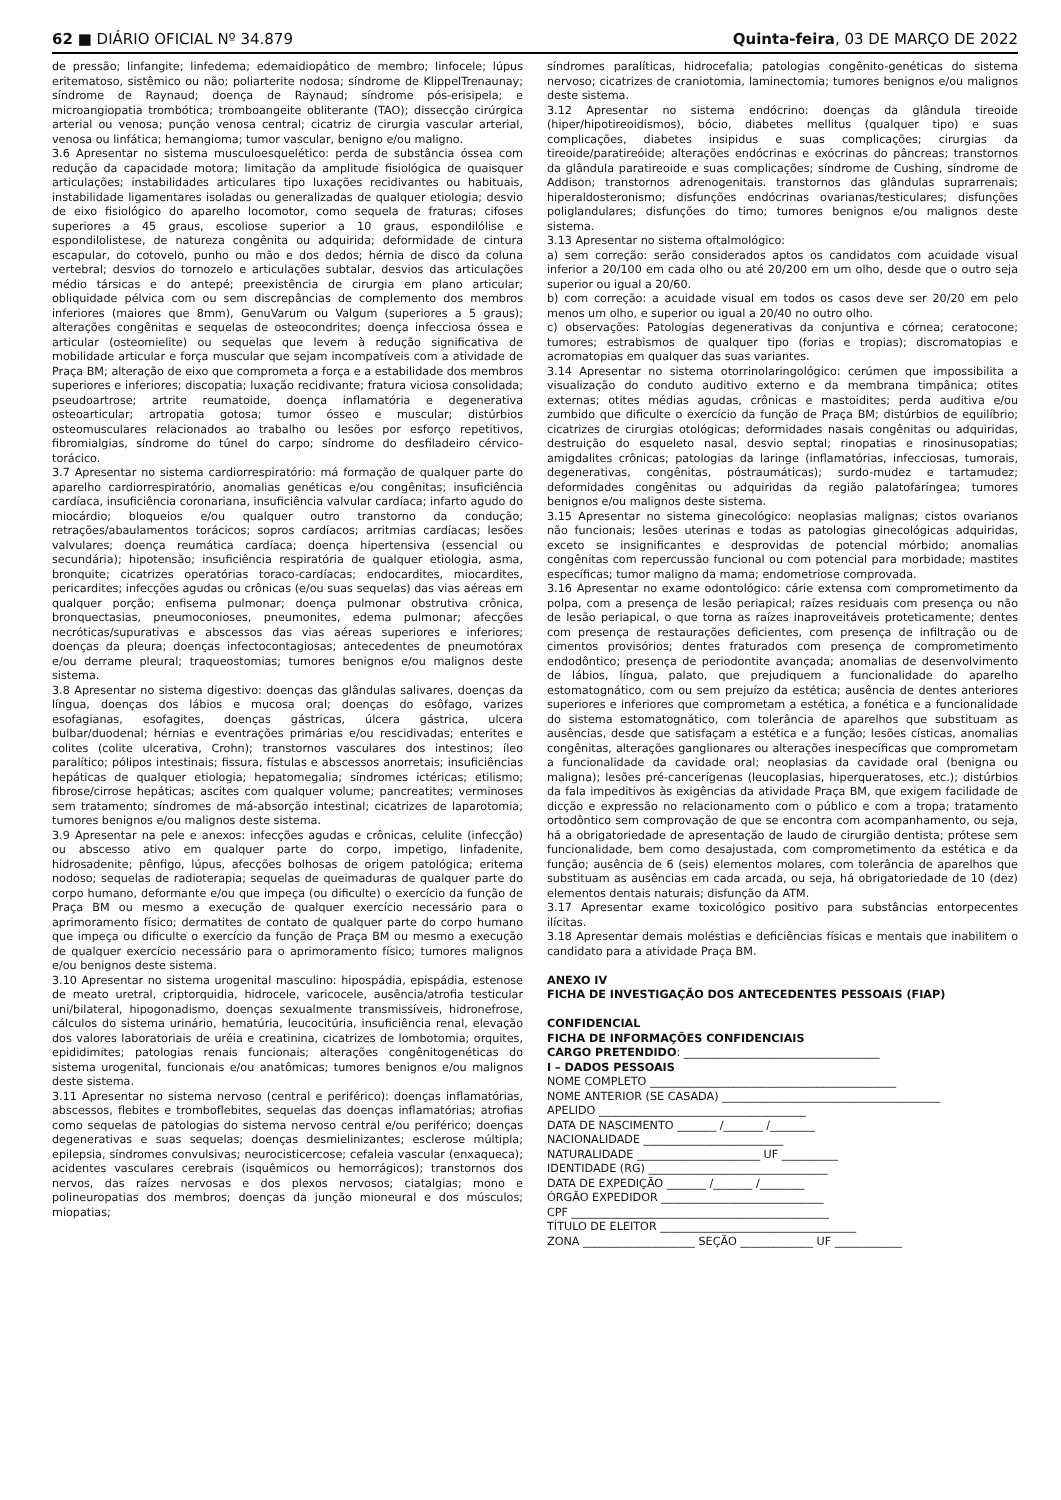62 ■ DIÁRIO OFICIAL Nº 34.879 Quinta-feira, 03 DE MARÇO DE 2022
de pressão; linfangite; linfedema; edemaidiopático de membro; linfocele; lúpus eritematoso, sistêmico ou não; poliarterite nodosa; síndrome de KlippelTrenaunay; síndrome de Raynaud; doença de Raynaud; síndrome pós-erisipela; e microangiopatia trombótica; tromboangeite obliterante (TAO); dissecção cirúrgica arterial ou venosa; punção venosa central; cicatriz de cirurgia vascular arterial, venosa ou linfática; hemangioma; tumor vascular, benigno e/ou maligno.
3.6 Apresentar no sistema musculoesquelético: perda de substância óssea com redução da capacidade motora; limitação da amplitude fisiológica de quaisquer articulações; instabilidades articulares tipo luxações recidivantes ou habituais, instabilidade ligamentares isoladas ou generalizadas de qualquer etiologia; desvio de eixo fisiológico do aparelho locomotor, como sequela de fraturas; cifoses superiores a 45 graus, escoliose superior a 10 graus, espondilólise e espondilolistese, de natureza congênita ou adquirida; deformidade de cintura escapular, do cotovelo, punho ou mão e dos dedos; hérnia de disco da coluna vertebral; desvios do tornozelo e articulações subtalar, desvios das articulações médio társicas e do antepé; preexistência de cirurgia em plano articular; obliquidade pélvica com ou sem discrepâncias de complemento dos membros inferiores (maiores que 8mm), GenuVarum ou Valgum (superiores a 5 graus); alterações congênitas e sequelas de osteocondrites; doença infecciosa óssea e articular (osteomielite) ou sequelas que levem à redução significativa de mobilidade articular e força muscular que sejam incompatíveis com a atividade de Praça BM; alteração de eixo que comprometa a força e a estabilidade dos membros superiores e inferiores; discopatia; luxação recidivante; fratura viciosa consolidada; pseudoartrose; artrite reumatoide, doença inflamatória e degenerativa osteoarticular; artropatia gotosa; tumor ósseo e muscular; distúrbios osteomusculares relacionados ao trabalho ou lesões por esforço repetitivos, fibromialgias, síndrome do túnel do carpo; síndrome do desfiladeiro cérvico-torácico.
3.7 Apresentar no sistema cardiorrespiratório: má formação de qualquer parte do aparelho cardiorrespiratório, anomalias genéticas e/ou congênitas; insuficiência cardíaca, insuficiência coronariana, insuficiência valvular cardíaca; infarto agudo do miocárdio; bloqueios e/ou qualquer outro transtorno da condução; retrações/abaulamentos torácicos; sopros cardíacos; arritmias cardíacas; lesões valvulares; doença reumática cardíaca; doença hipertensiva (essencial ou secundária); hipotensão; insuficiência respiratória de qualquer etiologia, asma, bronquite; cicatrizes operatórias toraco-cardíacas; endocardites, miocardites, pericardites; infecções agudas ou crônicas (e/ou suas sequelas) das vias aéreas em qualquer porção; enfisema pulmonar; doença pulmonar obstrutiva crônica, bronquectasias, pneumoconioses, pneumonites, edema pulmonar; afecções necróticas/supurativas e abscessos das vias aéreas superiores e inferiores; doenças da pleura; doenças infectocontagiosas; antecedentes de pneumotórax e/ou derrame pleural; traqueostomias; tumores benignos e/ou malignos deste sistema.
3.8 Apresentar no sistema digestivo: doenças das glândulas salivares, doenças da língua, doenças dos lábios e mucosa oral; doenças do esôfago, varizes esofagianas, esofagites, doenças gástricas, úlcera gástrica, ulcera bulbar/duodenal; hérnias e eventrações primárias e/ou rescidivadas; enterites e colites (colite ulcerativa, Crohn); transtornos vasculares dos intestinos; íleo paralítico; pólipos intestinais; fissura, fístulas e abscessos anorretais; insuficiências hepáticas de qualquer etiologia; hepatomegalia; síndromes ictéricas; etilismo; fibrose/cirrose hepáticas; ascites com qualquer volume; pancreatites; verminoses sem tratamento; síndromes de má-absorção intestinal; cicatrizes de laparotomia; tumores benignos e/ou malignos deste sistema.
3.9 Apresentar na pele e anexos: infecções agudas e crônicas, celulite (infecção) ou abscesso ativo em qualquer parte do corpo, impetigo, linfadenite, hidrosadenite; pênfigo, lúpus, afecções bolhosas de origem patológica; eritema nodoso; sequelas de radioterapia; sequelas de queimaduras de qualquer parte do corpo humano, deformante e/ou que impeça (ou dificulte) o exercício da função de Praça BM ou mesmo a execução de qualquer exercício necessário para o aprimoramento físico; dermatites de contato de qualquer parte do corpo humano que impeça ou dificulte o exercício da função de Praça BM ou mesmo a execução de qualquer exercício necessário para o aprimoramento físico; tumores malignos e/ou benignos deste sistema.
3.10 Apresentar no sistema urogenital masculino: hipospádia, epispádia, estenose de meato uretral, criptorquidia, hidrocele, varicocele, ausência/atrofia testicular uni/bilateral, hipogonadismo, doenças sexualmente transmissíveis, hidronefrose, cálculos do sistema urinário, hematúria, leucocitúria, insuficiência renal, elevação dos valores laboratoriais de uréia e creatinina, cicatrizes de lombotomia; orquites, epididimites; patologias renais funcionais; alterações congênitogenéticas do sistema urogenital, funcionais e/ou anatômicas; tumores benignos e/ou malignos deste sistema.
3.11 Apresentar no sistema nervoso (central e periférico): doenças inflamatórias, abscessos, flebites e tromboflebites, sequelas das doenças inflamatórias; atrofias como sequelas de patologias do sistema nervoso central e/ou periférico; doenças degenerativas e suas sequelas; doenças desmielinizantes; esclerose múltipla; epilepsia, síndromes convulsivas; neurocisticercose; cefaleia vascular (enxaqueca); acidentes vasculares cerebrais (isquêmicos ou hemorrágicos); transtornos dos nervos, das raízes nervosas e dos plexos nervosos; ciatalgias; mono e polineuropatias dos membros; doenças da junção mioneural e dos músculos; miopatias;
síndromes paralíticas, hidrocefalia; patologias congênito-genéticas do sistema nervoso; cicatrizes de craniotomia, laminectomia; tumores benignos e/ou malignos deste sistema.
3.12 Apresentar no sistema endócrino: doenças da glândula tireoide (hiper/hipotireoidismos), bócio, diabetes mellitus (qualquer tipo) e suas complicações, diabetes insipidus e suas complicações; cirurgias da tireoide/paratireóide; alterações endócrinas e exócrinas do pâncreas; transtornos da glândula paratireoide e suas complicações; síndrome de Cushing, síndrome de Addison; transtornos adrenogenitais. transtornos das glândulas suprarrenais; hiperaldosteronismo; disfunções endócrinas ovarianas/testiculares; disfunções poliglandulares; disfunções do timo; tumores benignos e/ou malignos deste sistema.
3.13 Apresentar no sistema oftalmológico:
a) sem correção: serão considerados aptos os candidatos com acuidade visual inferior a 20/100 em cada olho ou até 20/200 em um olho, desde que o outro seja superior ou igual a 20/60.
b) com correção: a acuidade visual em todos os casos deve ser 20/20 em pelo menos um olho, e superior ou igual a 20/40 no outro olho.
c) observações: Patologias degenerativas da conjuntiva e córnea; ceratocone; tumores; estrabismos de qualquer tipo (forias e tropias); discromatopias e acromatopias em qualquer das suas variantes.
3.14 Apresentar no sistema otorrinolaringológico: cerúmen que impossibilita a visualização do conduto auditivo externo e da membrana timpânica; otites externas; otites médias agudas, crônicas e mastoidites; perda auditiva e/ou zumbido que dificulte o exercício da função de Praça BM; distúrbios de equilíbrio; cicatrizes de cirurgias otológicas; deformidades nasais congênitas ou adquiridas, destruição do esqueleto nasal, desvio septal; rinopatias e rinosinusopatias; amigdalites crônicas; patologias da laringe (inflamatórias, infecciosas, tumorais, degenerativas, congênitas, póstraumáticas); surdo-mudez e tartamudez; deformidades congênitas ou adquiridas da região palatofaríngea; tumores benignos e/ou malignos deste sistema.
3.15 Apresentar no sistema ginecológico: neoplasias malignas; cistos ovarianos não funcionais; lesões uterinas e todas as patologias ginecológicas adquiridas, exceto se insignificantes e desprovidas de potencial mórbido; anomalias congênitas com repercussão funcional ou com potencial para morbidade; mastites específicas; tumor maligno da mama; endometriose comprovada.
3.16 Apresentar no exame odontológico: cárie extensa com comprometimento da polpa, com a presença de lesão periapical; raízes residuais com presença ou não de lesão periapical, o que torna as raízes inaproveitáveis proteticamente; dentes com presença de restaurações deficientes, com presença de infiltração ou de cimentos provisórios; dentes fraturados com presença de comprometimento endodôntico; presença de periodontite avançada; anomalias de desenvolvimento de lábios, língua, palato, que prejudiquem a funcionalidade do aparelho estomatognático, com ou sem prejuízo da estética; ausência de dentes anteriores superiores e inferiores que comprometam a estética, a fonética e a funcionalidade do sistema estomatognático, com tolerância de aparelhos que substituam as ausências, desde que satisfaçam a estética e a função; lesões císticas, anomalias congênitas, alterações ganglionares ou alterações inespecíficas que comprometam a funcionalidade da cavidade oral; neoplasias da cavidade oral (benigna ou maligna); lesões pré-cancerígenas (leucoplasias, hiperqueratoses, etc.); distúrbios da fala impeditivos às exigências da atividade Praça BM, que exigem facilidade de dicção e expressão no relacionamento com o público e com a tropa; tratamento ortodôntico sem comprovação de que se encontra com acompanhamento, ou seja, há a obrigatoriedade de apresentação de laudo de cirurgião dentista; prótese sem funcionalidade, bem como desajustada, com comprometimento da estética e da função; ausência de 6 (seis) elementos molares, com tolerância de aparelhos que substituam as ausências em cada arcada, ou seja, há obrigatoriedade de 10 (dez) elementos dentais naturais; disfunção da ATM.
3.17 Apresentar exame toxicológico positivo para substâncias entorpecentes ilícitas.
3.18 Apresentar demais moléstias e deficiências físicas e mentais que inabilitem o candidato para a atividade Praça BM.
ANEXO IV
FICHA DE INVESTIGAÇÃO DOS ANTECEDENTES PESSOAIS (FIAP)
CONFIDENCIAL
FICHA DE INFORMAÇÕES CONFIDENCIAIS
CARGO PRETENDIDO: ___________________________________
I – DADOS PESSOAIS
NOME COMPLETO ____________________________________________
NOME ANTERIOR (SE CASADA) _______________________________________
APELIDO _____________________________________
DATA DE NASCIMENTO _______ /_______ /________
NACIONALIDADE _________________________
NATURALIDADE ______________________ UF __________
IDENTIDADE (RG) ________________________________
DATA DE EXPEDIÇÃO _______ /_______ /________
ÓRGÃO EXPEDIDOR _____________________________
CPF ______________________________________________
TÍTULO DE ELEITOR ___________________________________
ZONA ____________________ SEÇÃO _____________ UF ____________